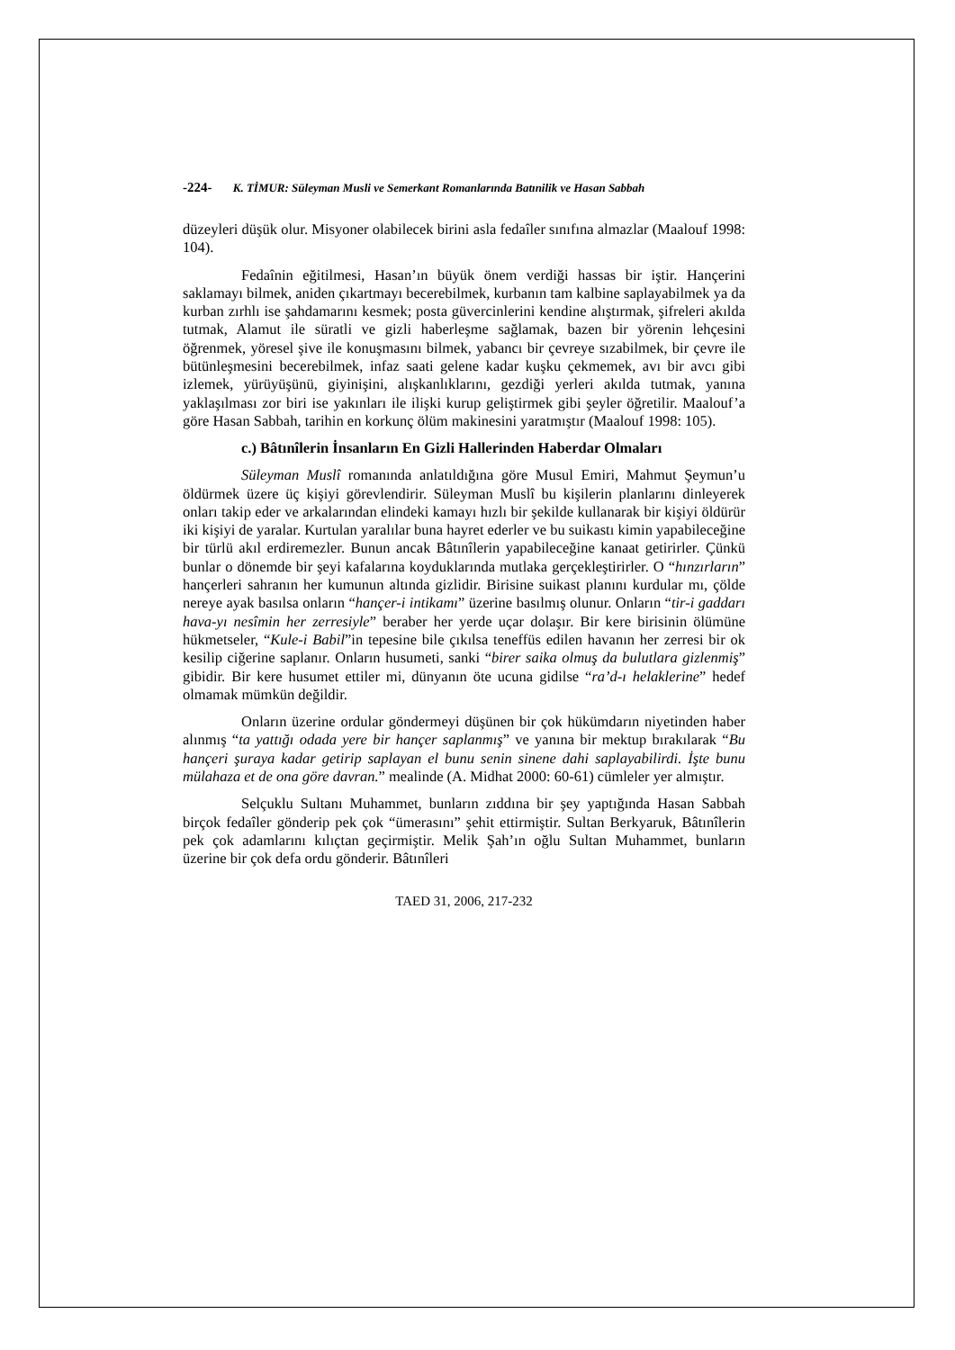-224- K. TİMUR: Süleyman Musli ve Semerkant Romanlarında Batınilik ve Hasan Sabbah
düzeyleri düşük olur. Misyoner olabilecek birini asla fedaîler sınıfına almazlar (Maalouf 1998: 104).
Fedaînin eğitilmesi, Hasan’ın büyük önem verdiği hassas bir iştir. Hançerini saklamayı bilmek, aniden çıkartmayı becerebilmek, kurbanın tam kalbine saplayabilmek ya da kurban zırhlı ise şahdamarını kesmek; posta güvercinlerini kendine alıştırmak, şifreleri akılda tutmak, Alamut ile süratli ve gizli haberleşme sağlamak, bazen bir yörenin lehçesini öğrenmek, yöresel şive ile konuşmasını bilmek, yabancı bir çevreye sızabilmek, bir çevre ile bütünleşmesini becerebilmek, infaz saati gelene kadar kuşku çekmemek, avı bir avcı gibi izlemek, yürüyüşünü, giyinişini, alışkanlıklarını, gezdiği yerleri akılda tutmak, yanına yaklaşılması zor biri ise yakınları ile ilişki kurup geliştirmek gibi şeyler öğretilir. Maalouf’a göre Hasan Sabbah, tarihin en korkunç ölüm makinesini yaratmıştır (Maalouf 1998: 105).
c.) Bâtınîlerin İnsanların En Gizli Hallerinden Haberdar Olmaları
Süleyman Muslî romanında anlatıldığına göre Musul Emiri, Mahmut Şeymun’u öldürmek üzere üç kişiyi görevlendirir. Süleyman Muslî bu kişilerin planlarını dinleyerek onları takip eder ve arkalarından elindeki kamayı hızlı bir şekilde kullanarak bir kişiyi öldürür iki kişiyi de yaralar. Kurtulan yaralılar buna hayret ederler ve bu suikastı kimin yapabileceğine bir türlü akıl erdiremezler. Bunun ancak Bâtınîlerin yapabileceğine kanaat getirirler. Çünkü bunlar o dönemde bir şeyi kafalarına koyduklarında mutlaka gerçekleştirirler. O “hınzırların” hançerleri sahranın her kumunun altında gizlidir. Birisine suikast planını kurdular mı, çölde nereye ayak basılsa onların “hançer-i intikamı” üzerine basılmış olunur. Onların “tir-i gaddarı hava-yı nesîmin her zerresiyle” beraber her yerde uçar dolaşır. Bir kere birisinin ölümüne hükmetseler, “Kule-i Babil”in tepesine bile çıkılsa teneffüs edilen havanın her zerresi bir ok kesilip ciğerine saplanır. Onların husumeti, sanki “birer saika olmuş da bulutlara gizlenmiş” gibidir. Bir kere husumet ettiler mi, dünyanın öte ucuna gidilse “ra’d-ı helaklerine” hedef olmamak mümkün değildir.
Onların üzerine ordular göndermeyi düşünen bir çok hükümdarın niyetinden haber alınmış “ta yattığı odada yere bir hançer saplanmış” ve yanına bir mektup bırakılarak “Bu hançeri şuraya kadar getirip saplayan el bunu senin sinene dahi saplayabilirdi. İşte bunu mülahaza et de ona göre davran.” mealinde (A. Midhat 2000: 60-61) cümleler yer almıştır.
Selçuklu Sultanı Muhammet, bunların zıddına bir şey yaptığında Hasan Sabbah birçok fedaîler gönderip pek çok “ümerasını” şehit ettirmiştir. Sultan Berkyaruk, Bâtınîlerin pek çok adamlarını kılıçtan geçirmiştir. Melik Şah’ın oğlu Sultan Muhammet, bunların üzerine bir çok defa ordu gönderir. Bâtınîleri
TAED 31, 2006, 217-232